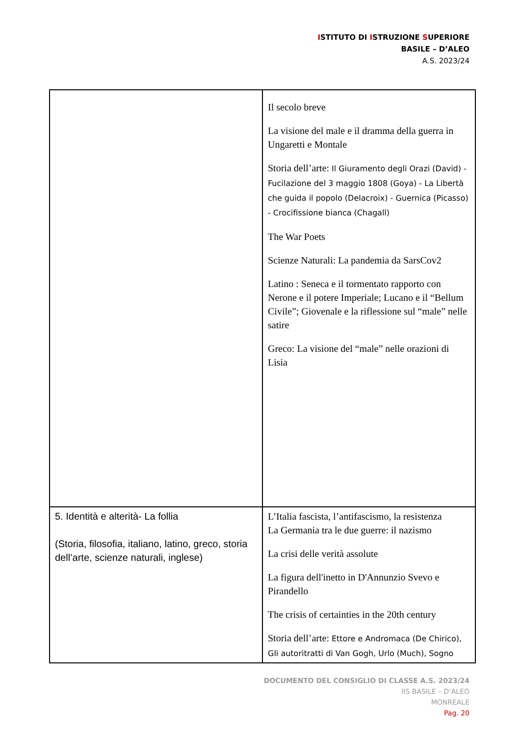ISTITUTO DI ISTRUZIONE SUPERIORE
BASILE – D’ALEO
A.S. 2023/24
| | Il secolo breve La visione del male e il dramma della guerra in Ungaretti e Montale Storia dell’arte: Il Giuramento degli Orazi (David) - Fucilazione del 3 maggio 1808 (Goya) - La Libertà che guida il popolo (Delacroix) - Guernica (Picasso) - Crocifissione bianca (Chagall) The War Poets Scienze Naturali: La pandemia da SarsCov2 Latino : Seneca e il tormentato rapporto con Nerone e il potere Imperiale; Lucano e il “Bellum Civile”; Giovenale e la riflessione sul “male” nelle satire Greco: La visione del “male” nelle orazioni di Lisia |
| 5. Identità e alterità- La follia (Storia, filosofia, italiano, latino, greco, storia dell’arte, scienze naturali, inglese) | L’Italia fascista, l’antifascismo, la resistenza La Germania tra le due guerre: il nazismo La crisi delle verità assolute La figura dell'inetto in D'Annunzio Svevo e Pirandello The crisis of certainties in the 20th century Storia dell’arte: Ettore e Andromaca (De Chirico), Gli autoritratti di Van Gogh, Urlo (Much), Sogno |
DOCUMENTO DEL CONSIGLIO DI CLASSE A.S. 2023/24
IIS BASILE – D’ALEO
MONREALE
Pag. 20